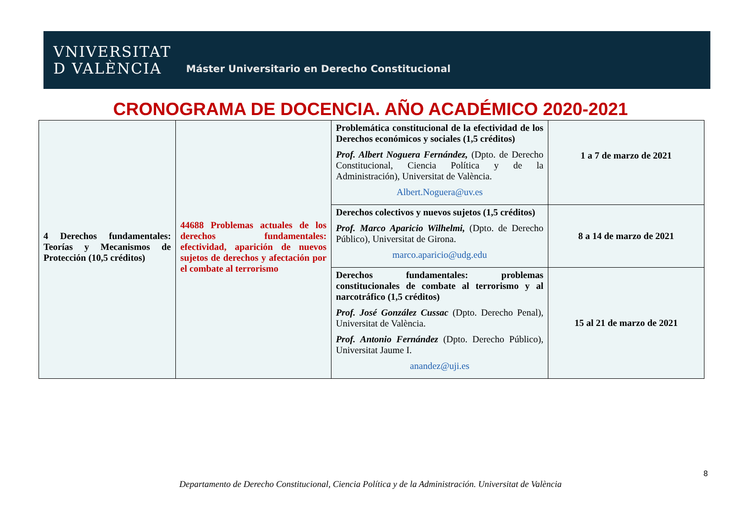VNIVERSITAT
D VALÈNCIA
Máster Universitario en Derecho Constitucional
CRONOGRAMA DE DOCENCIA. AÑO ACADÉMICO 2020-2021
| 4 Derechos fundamentales: Teorías y Mecanismos de Protección (10,5 créditos) | 44688 Problemas actuales de los derechos fundamentales: efectividad, aparición de nuevos sujetos de derechos y afectación por el combate al terrorismo | Problemática constitucional de la efectividad de los Derechos económicos y sociales (1,5 créditos) Prof. Albert Noguera Fernández, (Dpto. de Derecho Constitucional, Ciencia Política y de la Administración), Universitat de València. Albert.Noguera@uv.es | 1 a 7 de marzo de 2021 |
| | | Derechos colectivos y nuevos sujetos (1,5 créditos) Prof. Marco Aparicio Wilhelmi, (Dpto. de Derecho Público), Universitat de Girona. marco.aparicio@udg.edu | 8 a 14 de marzo de 2021 |
| | | Derechos fundamentales: problemas constitucionales de combate al terrorismo y al narcotráfico (1,5 créditos) Prof. José González Cussac (Dpto. Derecho Penal), Universitat de València. Prof. Antonio Fernández (Dpto. Derecho Público), Universitat Jaume I. anandez@uji.es | 15 al 21 de marzo de 2021 |
8
Departamento de Derecho Constitucional, Ciencia Política y de la Administración. Universitat de València